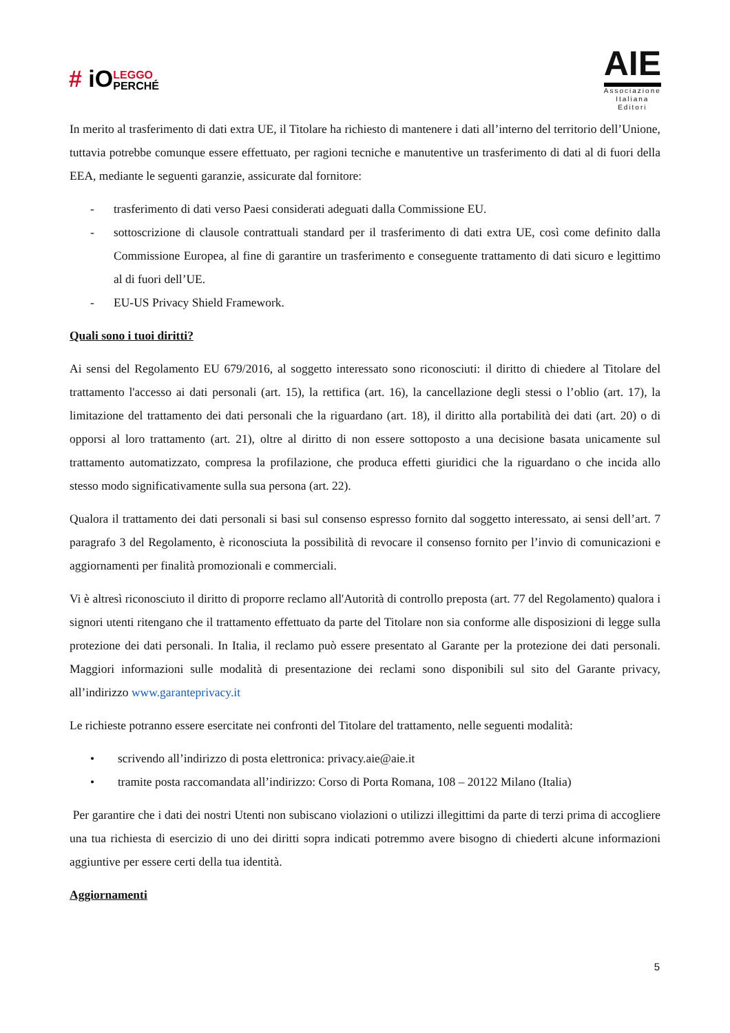# iO LEGGO
PERCHÉ
AIE
Associazione
Italiana
Editori
In merito al trasferimento di dati extra UE, il Titolare ha richiesto di mantenere i dati all’interno del territorio dell’Unione, tuttavia potrebbe comunque essere effettuato, per ragioni tecniche e manutentive un trasferimento di dati al di fuori della EEA, mediante le seguenti garanzie, assicurate dal fornitore:
- trasferimento di dati verso Paesi considerati adeguati dalla Commissione EU.
- sottoscrizione di clausole contrattuali standard per il trasferimento di dati extra UE, così come definito dalla Commissione Europea, al fine di garantire un trasferimento e conseguente trattamento di dati sicuro e legittimo al di fuori dell’UE.
- EU-US Privacy Shield Framework.
Quali sono i tuoi diritti?
Ai sensi del Regolamento EU 679/2016, al soggetto interessato sono riconosciuti: il diritto di chiedere al Titolare del trattamento l'accesso ai dati personali (art. 15), la rettifica (art. 16), la cancellazione degli stessi o l’oblio (art. 17), la limitazione del trattamento dei dati personali che la riguardano (art. 18), il diritto alla portabilità dei dati (art. 20) o di opporsi al loro trattamento (art. 21), oltre al diritto di non essere sottoposto a una decisione basata unicamente sul trattamento automatizzato, compresa la profilazione, che produca effetti giuridici che la riguardano o che incida allo stesso modo significativamente sulla sua persona (art. 22).
Qualora il trattamento dei dati personali si basi sul consenso espresso fornito dal soggetto interessato, ai sensi dell’art. 7 paragrafo 3 del Regolamento, è riconosciuta la possibilità di revocare il consenso fornito per l’invio di comunicazioni e aggiornamenti per finalità promozionali e commerciali.
Vi è altresì riconosciuto il diritto di proporre reclamo all'Autorità di controllo preposta (art. 77 del Regolamento) qualora i signori utenti ritengano che il trattamento effettuato da parte del Titolare non sia conforme alle disposizioni di legge sulla protezione dei dati personali. In Italia, il reclamo può essere presentato al Garante per la protezione dei dati personali. Maggiori informazioni sulle modalità di presentazione dei reclami sono disponibili sul sito del Garante privacy, all’indirizzo www.garanteprivacy.it
Le richieste potranno essere esercitate nei confronti del Titolare del trattamento, nelle seguenti modalità:
• scrivendo all’indirizzo di posta elettronica: privacy.aie@aie.it
• tramite posta raccomandata all’indirizzo: Corso di Porta Romana, 108 – 20122 Milano (Italia)
Per garantire che i dati dei nostri Utenti non subiscano violazioni o utilizzi illegittimi da parte di terzi prima di accogliere una tua richiesta di esercizio di uno dei diritti sopra indicati potremmo avere bisogno di chiederti alcune informazioni aggiuntive per essere certi della tua identità.
Aggiornamenti
5